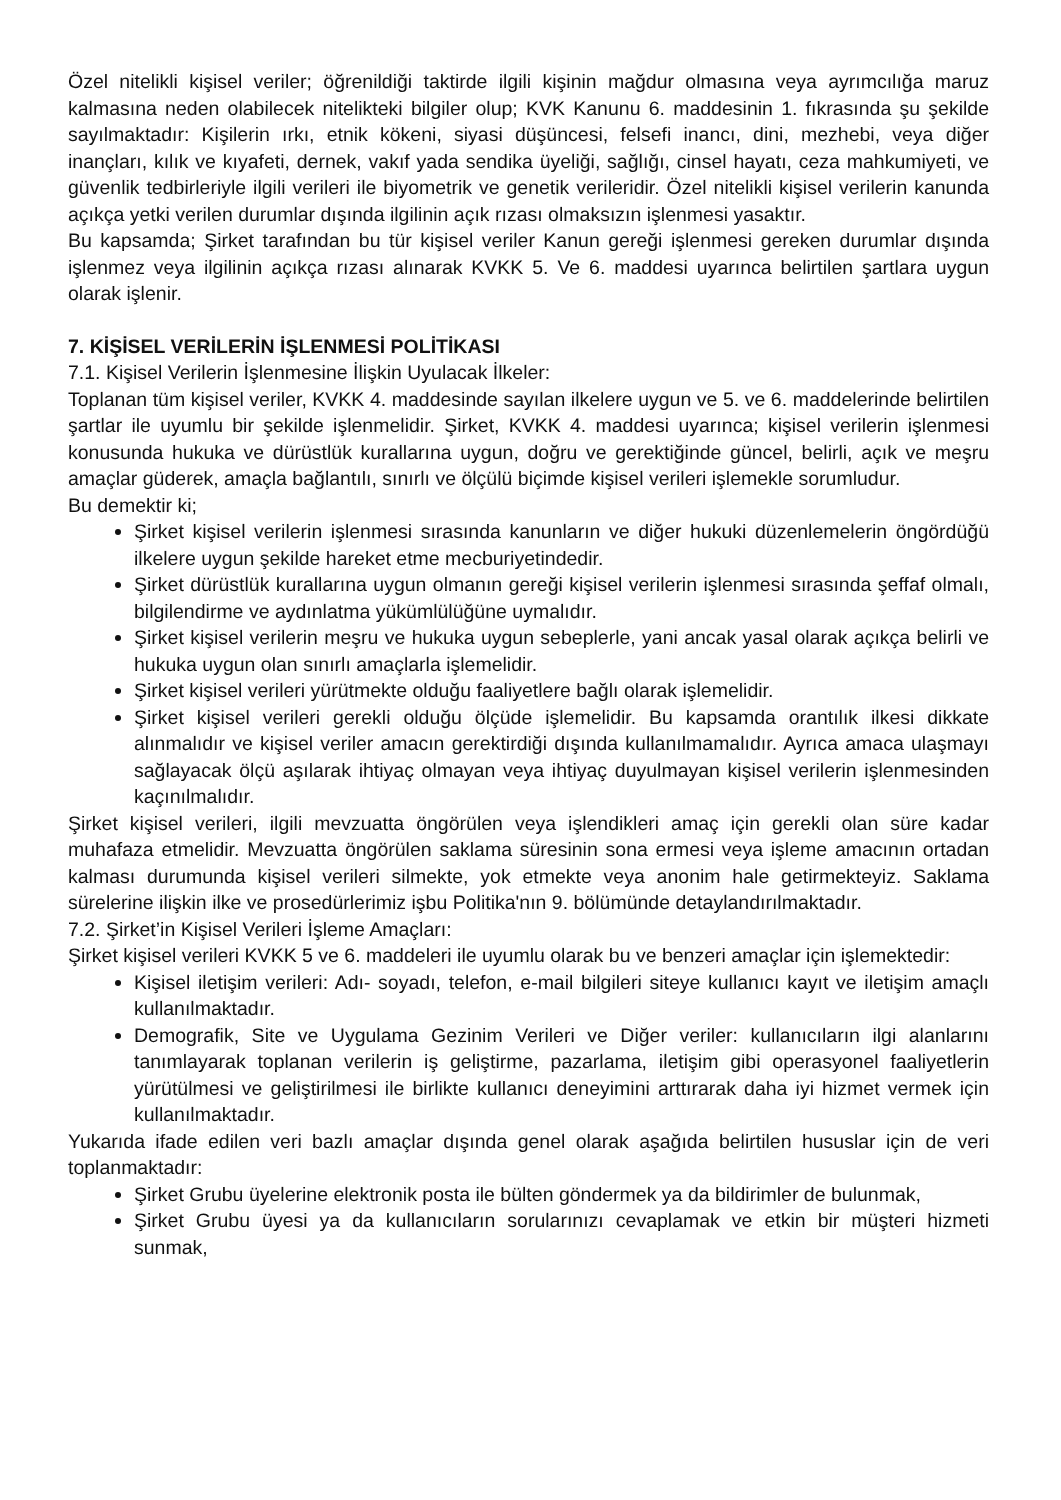Özel nitelikli kişisel veriler; öğrenildiği taktirde ilgili kişinin mağdur olmasına veya ayrımcılığa maruz kalmasına neden olabilecek nitelikteki bilgiler olup; KVK Kanunu 6. maddesinin 1. fıkrasında şu şekilde sayılmaktadır: Kişilerin ırkı, etnik kökeni, siyasi düşüncesi, felsefi inancı, dini, mezhebi, veya diğer inançları, kılık ve kıyafeti, dernek, vakıf yada sendika üyeliği, sağlığı, cinsel hayatı, ceza mahkumiyeti, ve güvenlik tedbirleriyle ilgili verileri ile biyometrik ve genetik verileridir. Özel nitelikli kişisel verilerin kanunda açıkça yetki verilen durumlar dışında ilgilinin açık rızası olmaksızın işlenmesi yasaktır.
Bu kapsamda; Şirket tarafından bu tür kişisel veriler Kanun gereği işlenmesi gereken durumlar dışında işlenmez veya ilgilinin açıkça rızası alınarak KVKK 5. Ve 6. maddesi uyarınca belirtilen şartlara uygun olarak işlenir.
7. KİŞİSEL VERİLERİN İŞLENMESİ POLİTİKASI
7.1. Kişisel Verilerin İşlenmesine İlişkin Uyulacak İlkeler:
Toplanan tüm kişisel veriler, KVKK 4. maddesinde sayılan ilkelere uygun ve 5. ve 6. maddelerinde belirtilen şartlar ile uyumlu bir şekilde işlenmelidir. Şirket, KVKK 4. maddesi uyarınca; kişisel verilerin işlenmesi konusunda hukuka ve dürüstlük kurallarına uygun, doğru ve gerektiğinde güncel, belirli, açık ve meşru amaçlar güderek, amaçla bağlantılı, sınırlı ve ölçülü biçimde kişisel verileri işlemekle sorumludur.
Bu demektir ki;
Şirket kişisel verilerin işlenmesi sırasında kanunların ve diğer hukuki düzenlemelerin öngördüğü ilkelere uygun şekilde hareket etme mecburiyetindedir.
Şirket dürüstlük kurallarına uygun olmanın gereği kişisel verilerin işlenmesi sırasında şeffaf olmalı, bilgilendirme ve aydınlatma yükümlülüğüne uymalıdır.
Şirket kişisel verilerin meşru ve hukuka uygun sebeplerle, yani ancak yasal olarak açıkça belirli ve hukuka uygun olan sınırlı amaçlarla işlemelidir.
Şirket kişisel verileri yürütmekte olduğu faaliyetlere bağlı olarak işlemelidir.
Şirket kişisel verileri gerekli olduğu ölçüde işlemelidir. Bu kapsamda orantılık ilkesi dikkate alınmalıdır ve kişisel veriler amacın gerektirdiği dışında kullanılmamalıdır. Ayrıca amaca ulaşmayı sağlayacak ölçü aşılarak ihtiyaç olmayan veya ihtiyaç duyulmayan kişisel verilerin işlenmesinden kaçınılmalıdır.
Şirket kişisel verileri, ilgili mevzuatta öngörülen veya işlendikleri amaç için gerekli olan süre kadar muhafaza etmelidir. Mevzuatta öngörülen saklama süresinin sona ermesi veya işleme amacının ortadan kalması durumunda kişisel verileri silmekte, yok etmekte veya anonim hale getirmekteyiz. Saklama sürelerine ilişkin ilke ve prosedürlerimiz işbu Politika'nın 9. bölümünde detaylandırılmaktadır.
7.2. Şirket’in Kişisel Verileri İşleme Amaçları:
Şirket kişisel verileri KVKK 5 ve 6. maddeleri ile uyumlu olarak bu ve benzeri amaçlar için işlemektedir:
Kişisel iletişim verileri: Adı- soyadı, telefon, e-mail bilgileri siteye kullanıcı kayıt ve iletişim amaçlı kullanılmaktadır.
Demografik, Site ve Uygulama Gezinim Verileri ve Diğer veriler: kullanıcıların ilgi alanlarını tanımlayarak toplanan verilerin iş geliştirme, pazarlama, iletişim gibi operasyonel faaliyetlerin yürütülmesi ve geliştirilmesi ile birlikte kullanıcı deneyimini arttırarak daha iyi hizmet vermek için kullanılmaktadır.
Yukarıda ifade edilen veri bazlı amaçlar dışında genel olarak aşağıda belirtilen hususlar için de veri toplanmaktadır:
Şirket Grubu üyelerine elektronik posta ile bülten göndermek ya da bildirimler de bulunmak,
Şirket Grubu üyesi ya da kullanıcıların sorularınızı cevaplamak ve etkin bir müşteri hizmeti sunmak,